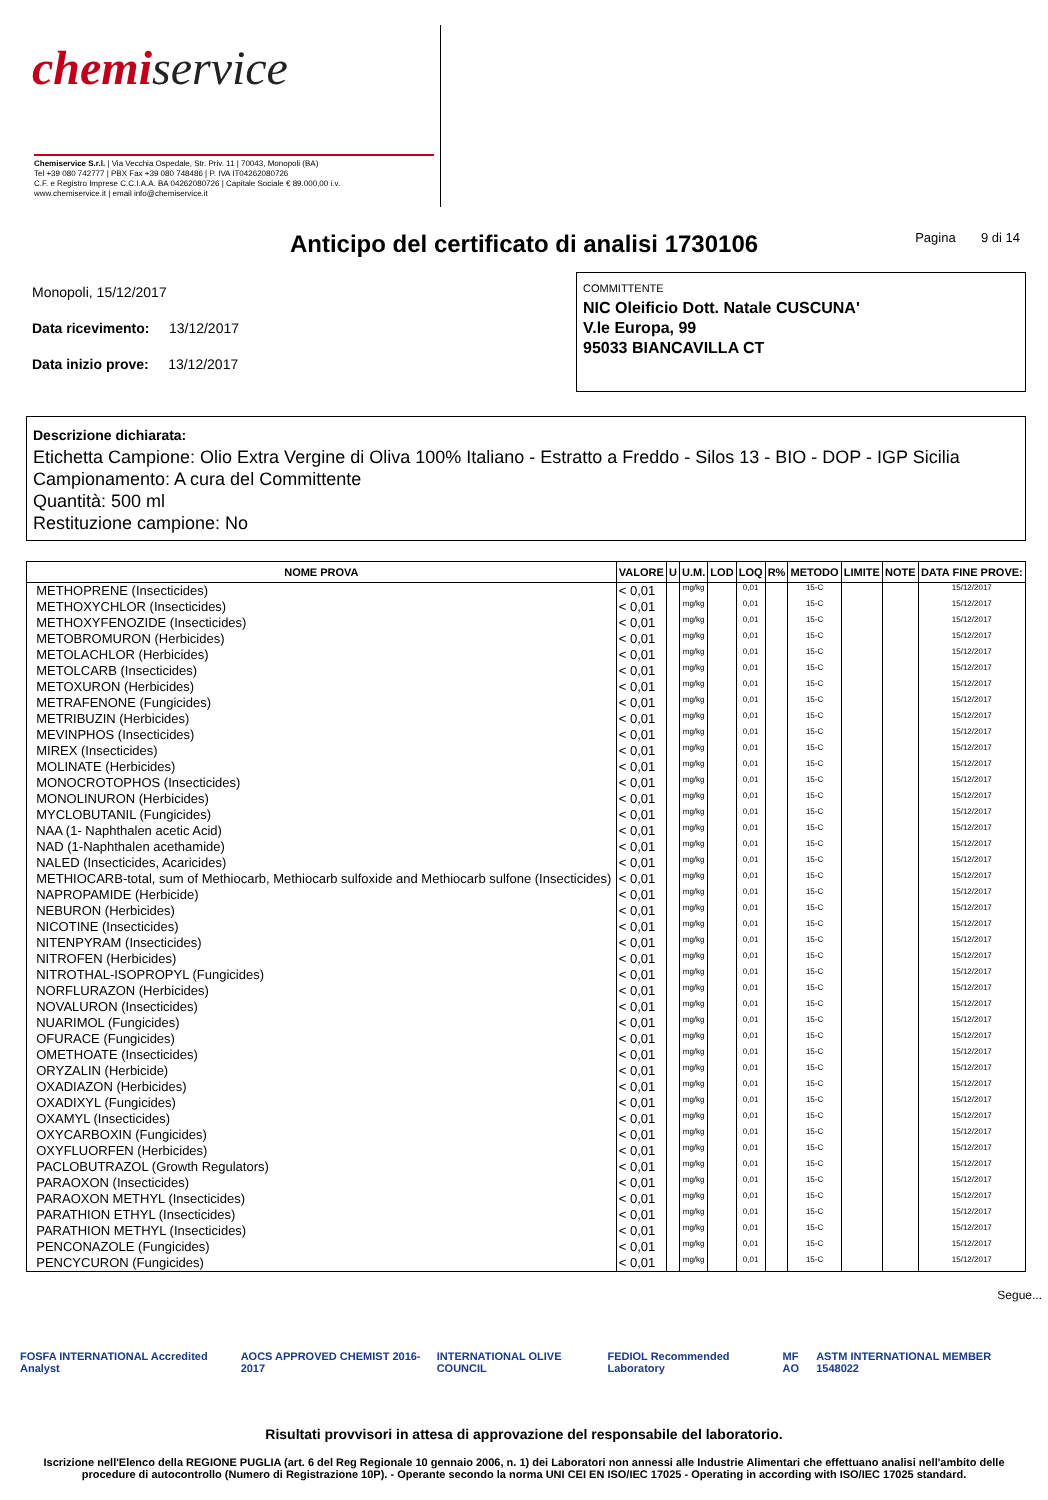chemiservice
Chemiservice S.r.l. | Via Vecchia Ospedale, Str. Priv. 11 | 70043, Monopoli (BA)
Tel +39 080 742777 | PBX Fax +39 080 748486 | P. IVA IT04262080726
C.F. e Registro Imprese C.C.I.A.A. BA 04262080726 | Capitale Sociale € 89.000,00 i.v.
www.chemiservice.it | email info@chemiservice.it
Anticipo del certificato di analisi 1730106
Pagina 9 di 14
Monopoli, 15/12/2017
Data ricevimento: 13/12/2017
Data inizio prove: 13/12/2017
COMMITTENTE
NIC Oleificio Dott. Natale CUSCUNA'
V.le Europa, 99
95033 BIANCAVILLA CT
Descrizione dichiarata:
Etichetta Campione: Olio Extra Vergine di Oliva 100% Italiano - Estratto a Freddo - Silos 13 - BIO - DOP - IGP Sicilia
Campionamento: A cura del Committente
Quantità: 500 ml
Restituzione campione: No
| NOME PROVA | VALORE | U | U.M. | LOD | LOQ | R% | METODO | LIMITE | NOTE | DATA FINE PROVE: |
| --- | --- | --- | --- | --- | --- | --- | --- | --- | --- | --- |
| METHOPRENE (Insecticides) | < 0,01 | | mg/kg | | 0,01 | | 15-C | | | 15/12/2017 |
| METHOXYCHLOR (Insecticides) | < 0,01 | | mg/kg | | 0,01 | | 15-C | | | 15/12/2017 |
| METHOXYFENOZIDE (Insecticides) | < 0,01 | | mg/kg | | 0,01 | | 15-C | | | 15/12/2017 |
| METOBROMURON (Herbicides) | < 0,01 | | mg/kg | | 0,01 | | 15-C | | | 15/12/2017 |
| METOLACHLOR (Herbicides) | < 0,01 | | mg/kg | | 0,01 | | 15-C | | | 15/12/2017 |
| METOLCARB (Insecticides) | < 0,01 | | mg/kg | | 0,01 | | 15-C | | | 15/12/2017 |
| METOXURON (Herbicides) | < 0,01 | | mg/kg | | 0,01 | | 15-C | | | 15/12/2017 |
| METRAFENONE (Fungicides) | < 0,01 | | mg/kg | | 0,01 | | 15-C | | | 15/12/2017 |
| METRIBUZIN (Herbicides) | < 0,01 | | mg/kg | | 0,01 | | 15-C | | | 15/12/2017 |
| MEVINPHOS (Insecticides) | < 0,01 | | mg/kg | | 0,01 | | 15-C | | | 15/12/2017 |
| MIREX (Insecticides) | < 0,01 | | mg/kg | | 0,01 | | 15-C | | | 15/12/2017 |
| MOLINATE (Herbicides) | < 0,01 | | mg/kg | | 0,01 | | 15-C | | | 15/12/2017 |
| MONOCROTOPHOS (Insecticides) | < 0,01 | | mg/kg | | 0,01 | | 15-C | | | 15/12/2017 |
| MONOLINURON (Herbicides) | < 0,01 | | mg/kg | | 0,01 | | 15-C | | | 15/12/2017 |
| MYCLOBUTANIL (Fungicides) | < 0,01 | | mg/kg | | 0,01 | | 15-C | | | 15/12/2017 |
| NAA (1- Naphthalen acetic Acid) | < 0,01 | | mg/kg | | 0,01 | | 15-C | | | 15/12/2017 |
| NAD (1-Naphthalen acethamide) | < 0,01 | | mg/kg | | 0,01 | | 15-C | | | 15/12/2017 |
| NALED (Insecticides, Acaricides) | < 0,01 | | mg/kg | | 0,01 | | 15-C | | | 15/12/2017 |
| METHIOCARB-total, sum of Methiocarb, Methiocarb sulfoxide and Methiocarb sulfone (Insecticides) | < 0,01 | | mg/kg | | 0,01 | | 15-C | | | 15/12/2017 |
| NAPROPAMIDE (Herbicide) | < 0,01 | | mg/kg | | 0,01 | | 15-C | | | 15/12/2017 |
| NEBURON (Herbicides) | < 0,01 | | mg/kg | | 0,01 | | 15-C | | | 15/12/2017 |
| NICOTINE (Insecticides) | < 0,01 | | mg/kg | | 0,01 | | 15-C | | | 15/12/2017 |
| NITENPYRAM (Insecticides) | < 0,01 | | mg/kg | | 0,01 | | 15-C | | | 15/12/2017 |
| NITROFEN (Herbicides) | < 0,01 | | mg/kg | | 0,01 | | 15-C | | | 15/12/2017 |
| NITROTHAL-ISOPROPYL (Fungicides) | < 0,01 | | mg/kg | | 0,01 | | 15-C | | | 15/12/2017 |
| NORFLURAZON (Herbicides) | < 0,01 | | mg/kg | | 0,01 | | 15-C | | | 15/12/2017 |
| NOVALURON (Insecticides) | < 0,01 | | mg/kg | | 0,01 | | 15-C | | | 15/12/2017 |
| NUARIMOL (Fungicides) | < 0,01 | | mg/kg | | 0,01 | | 15-C | | | 15/12/2017 |
| OFURACE (Fungicides) | < 0,01 | | mg/kg | | 0,01 | | 15-C | | | 15/12/2017 |
| OMETHOATE (Insecticides) | < 0,01 | | mg/kg | | 0,01 | | 15-C | | | 15/12/2017 |
| ORYZALIN (Herbicide) | < 0,01 | | mg/kg | | 0,01 | | 15-C | | | 15/12/2017 |
| OXADIAZON (Herbicides) | < 0,01 | | mg/kg | | 0,01 | | 15-C | | | 15/12/2017 |
| OXADIXYL (Fungicides) | < 0,01 | | mg/kg | | 0,01 | | 15-C | | | 15/12/2017 |
| OXAMYL (Insecticides) | < 0,01 | | mg/kg | | 0,01 | | 15-C | | | 15/12/2017 |
| OXYCARBOXIN (Fungicides) | < 0,01 | | mg/kg | | 0,01 | | 15-C | | | 15/12/2017 |
| OXYFLUORFEN (Herbicides) | < 0,01 | | mg/kg | | 0,01 | | 15-C | | | 15/12/2017 |
| PACLOBUTRAZOL (Growth Regulators) | < 0,01 | | mg/kg | | 0,01 | | 15-C | | | 15/12/2017 |
| PARAOXON (Insecticides) | < 0,01 | | mg/kg | | 0,01 | | 15-C | | | 15/12/2017 |
| PARAOXON METHYL (Insecticides) | < 0,01 | | mg/kg | | 0,01 | | 15-C | | | 15/12/2017 |
| PARATHION ETHYL (Insecticides) | < 0,01 | | mg/kg | | 0,01 | | 15-C | | | 15/12/2017 |
| PARATHION METHYL (Insecticides) | < 0,01 | | mg/kg | | 0,01 | | 15-C | | | 15/12/2017 |
| PENCONAZOLE (Fungicides) | < 0,01 | | mg/kg | | 0,01 | | 15-C | | | 15/12/2017 |
| PENCYCURON (Fungicides) | < 0,01 | | mg/kg | | 0,01 | | 15-C | | | 15/12/2017 |
Segue...
FOSFA INTERNATIONAL Accredited Analyst AOCS APPROVED CHEMIST 2016-2017 INTERNATIONAL OLIVE COUNCIL FEDIOL Recommended Laboratory MF AO ASTM INTERNATIONAL MEMBER 1548022
Risultati provvisori in attesa di approvazione del responsabile del laboratorio.
Iscrizione nell'Elenco della REGIONE PUGLIA (art. 6 del Reg Regionale 10 gennaio 2006, n. 1) dei Laboratori non annessi alle Industrie Alimentari che effettuano analisi nell'ambito delle procedure di autocontrollo (Numero di Registrazione 10P). - Operante secondo la norma UNI CEI EN ISO/IEC 17025 - Operating in according with ISO/IEC 17025 standard.